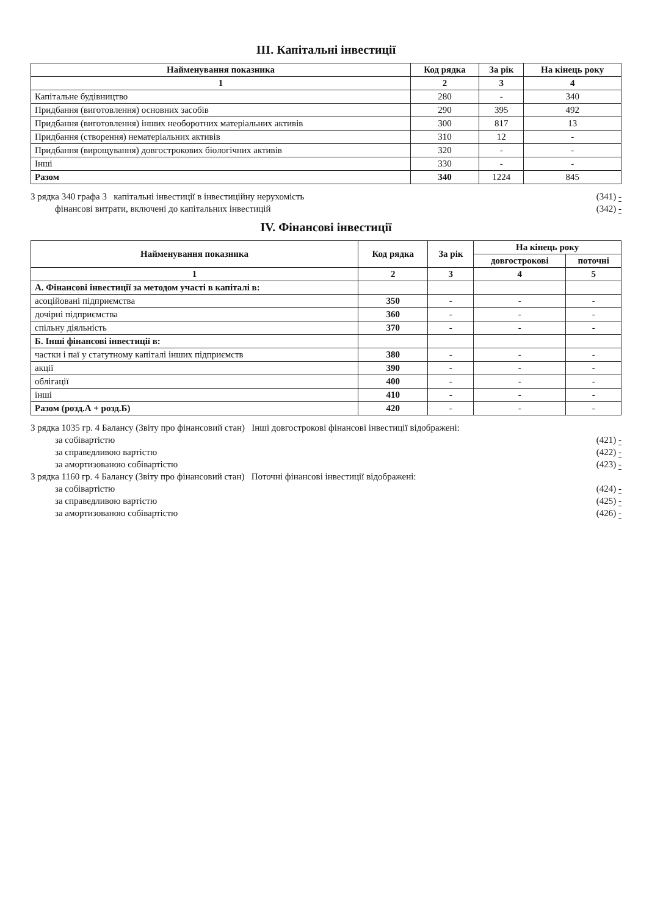III. Капітальні інвестиції
| Найменування показника | Код рядка | За рік | На кінець року |
| --- | --- | --- | --- |
| 1 | 2 | 3 | 4 |
| Капітальне будівництво | 280 | - | 340 |
| Придбання (виготовлення) основних засобів | 290 | 395 | 492 |
| Придбання (виготовлення) інших необоротних матеріальних активів | 300 | 817 | 13 |
| Придбання (створення) нематеріальних активів | 310 | 12 | - |
| Придбання (вирощування) довгострокових біологічних активів | 320 | - | - |
| Інші | 330 | - | - |
| Разом | 340 | 1224 | 845 |
З рядка 340 графа 3 капітальні інвестиції в інвестиційну нерухомість (341) -
фінансові витрати, включені до капітальних інвестицій (342) -
IV. Фінансові інвестиції
| Найменування показника | Код рядка | За рік | На кінець року | |
| --- | --- | --- | --- | --- |
| | | | довгострокові | поточні |
| 1 | 2 | 3 | 4 | 5 |
| А. Фінансові інвестиції за методом участі в капіталі в: | | | | |
| асоційовані підприємства | 350 | - | - | - |
| дочірні підприємства | 360 | - | - | - |
| спільну діяльність | 370 | - | - | - |
| Б. Інші фінансові інвестиції в: | | | | |
| частки і паї у статутному капіталі інших підприємств | 380 | - | - | - |
| акції | 390 | - | - | - |
| облігації | 400 | - | - | - |
| інші | 410 | - | - | - |
| Разом (розд.А + розд.Б) | 420 | - | - | - |
З рядка 1035 гр. 4 Балансу (Звіту про фінансовий стан) Інші довгострокові фінансові інвестиції відображені:
за собівартістю (421) -
за справедливою вартістю (422) -
за амортизованою собівартістю (423) -
З рядка 1160 гр. 4 Балансу (Звіту про фінансовий стан) Поточні фінансові інвестиції відображені:
за собівартістю (424) -
за справедливою вартістю (425) -
за амортизованою собівартістю (426) -